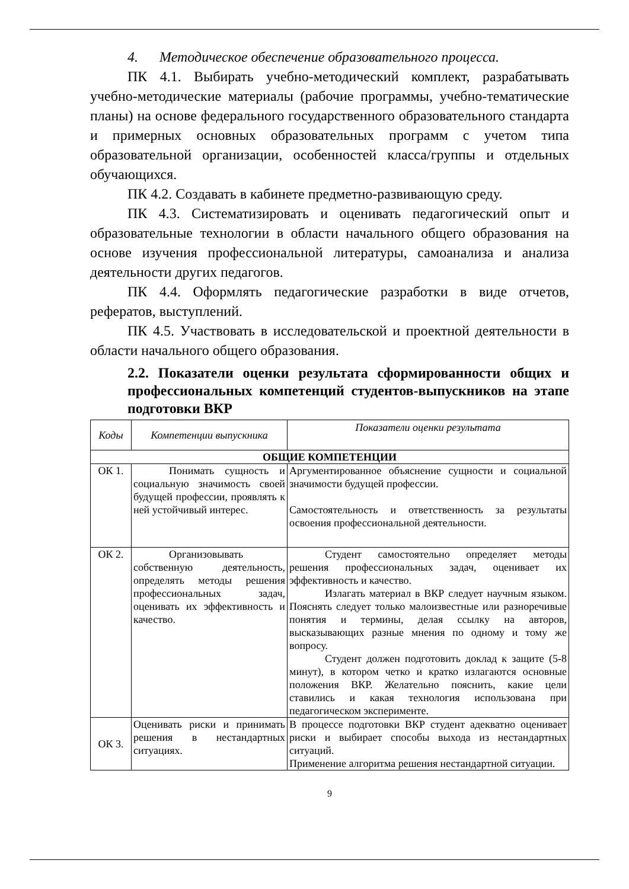4. Методическое обеспечение образовательного процесса.
ПК 4.1. Выбирать учебно-методический комплект, разрабатывать учебно-методические материалы (рабочие программы, учебно-тематические планы) на основе федерального государственного образовательного стандарта и примерных основных образовательных программ с учетом типа образовательной организации, особенностей класса/группы и отдельных обучающихся.
ПК 4.2. Создавать в кабинете предметно-развивающую среду.
ПК 4.3. Систематизировать и оценивать педагогический опыт и образовательные технологии в области начального общего образования на основе изучения профессиональной литературы, самоанализа и анализа деятельности других педагогов.
ПК 4.4. Оформлять педагогические разработки в виде отчетов, рефератов, выступлений.
ПК 4.5. Участвовать в исследовательской и проектной деятельности в области начального общего образования.
2.2. Показатели оценки результата сформированности общих и профессиональных компетенций студентов-выпускников на этапе подготовки ВКР
| Коды | Компетенции выпускника | Показатели оценки результата |
| --- | --- | --- |
| ОБЩИЕ КОМПЕТЕНЦИИ | | |
| ОК 1. | Понимать сущность и социальную значимость своей будущей профессии, проявлять к ней устойчивый интерес. | Аргументированное объяснение сущности и социальной значимости будущей профессии. Самостоятельность и ответственность за результаты освоения профессиональной деятельности. |
| ОК 2. | Организовывать собственную деятельность, определять методы решения профессиональных задач, оценивать их эффективность и качество. | Студент самостоятельно определяет методы решения профессиональных задач, оценивает их эффективность и качество. Излагать материал в ВКР следует научным языком. Пояснять следует только малоизвестные или разноречивые понятия и термины, делая ссылку на авторов, высказывающих разные мнения по одному и тому же вопросу. Студент должен подготовить доклад к защите (5-8 минут), в котором четко и кратко излагаются основные положения ВКР. Желательно пояснить, какие цели ставились и какая технология использована при педагогическом эксперименте. |
| ОК 3. | Оценивать риски и принимать решения в нестандартных ситуациях. | В процессе подготовки ВКР студент адекватно оценивает риски и выбирает способы выхода из нестандартных ситуаций. Применение алгоритма решения нестандартной ситуации. |
9